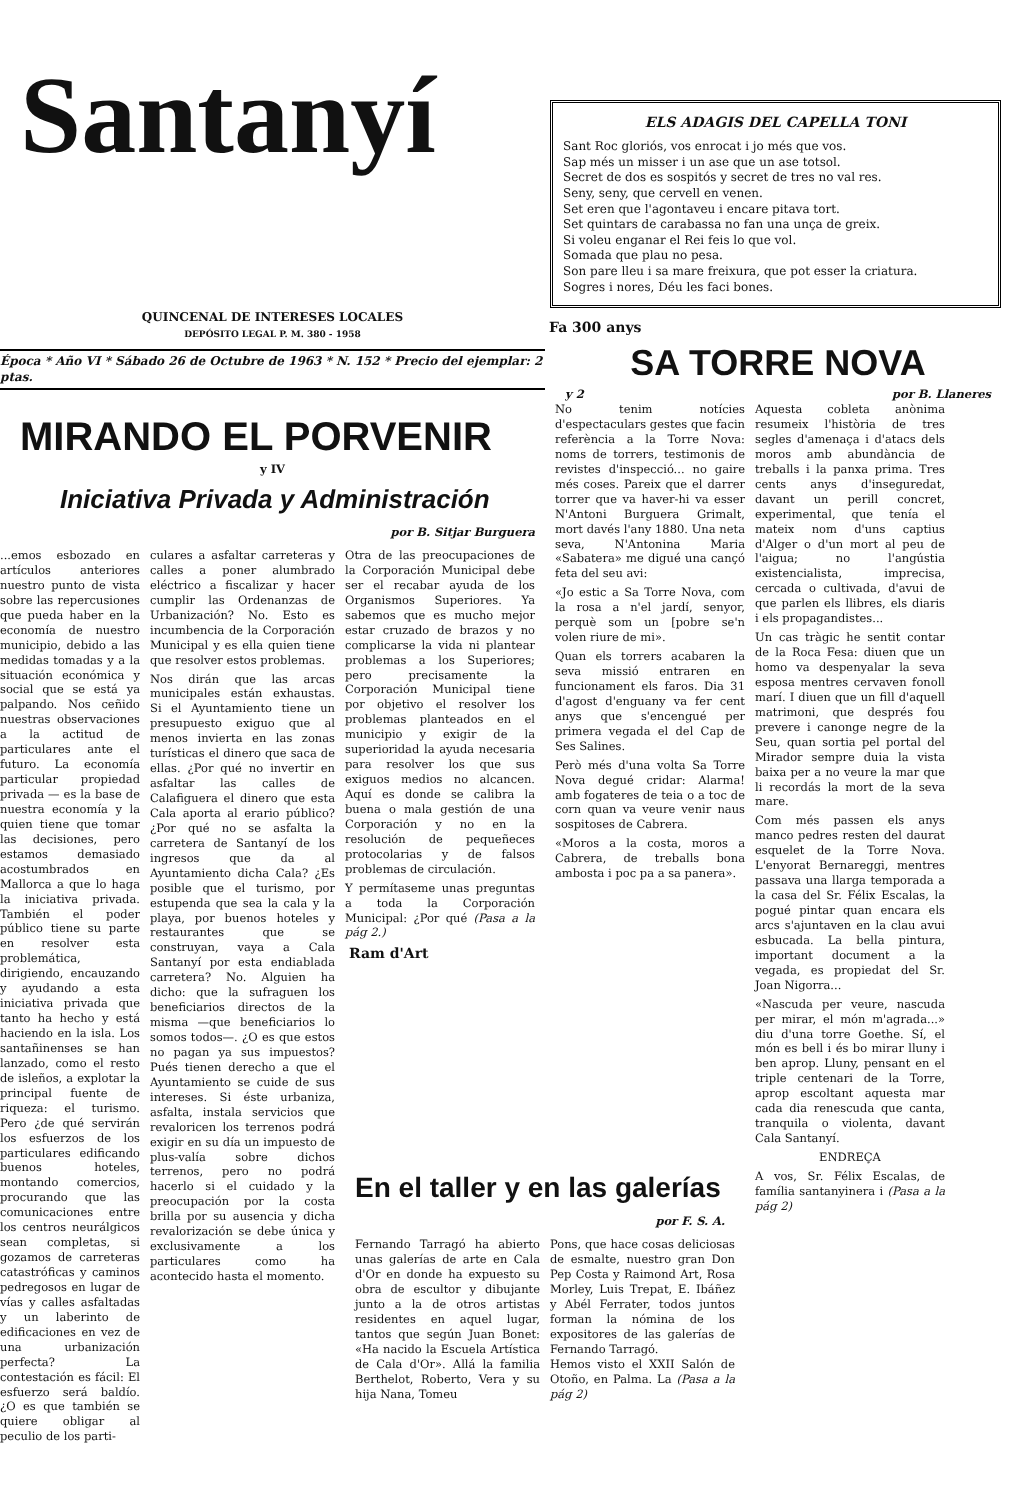Santanyí
QUINCENAL DE INTERESES LOCALES
DEPÓSITO LEGAL P. M. 380 - 1958
Época * Año VI * Sábado 26 de Octubre de 1963 * N. 152 * Precio del ejemplar: 2 ptas.
MIRANDO EL PORVENIR
y IV
Iniciativa Privada y Administración
por B. Sitjar Burguera
...emos esbozado en artículos anteriores nuestro punto de vista sobre las repercusiones que pueda haber en la economía de nuestro municipio, debido a las medidas tomadas y a la situación económica y social que se está ya palpando. Nos ceñido nuestras observaciones a la actitud de particulares ante el futuro. La economía particular propiedad privada — es la base de nuestra economía y la quien tiene que tomar las decisiones, pero estamos demasiado acostumbrados en Mallorca a que lo haga la iniciativa privada. También el poder público tiene su parte en resolver esta problemática, dirigiendo, encauzando y ayudando a esta iniciativa privada que tanto ha hecho y está haciendo en la isla. Los santañinenses se han lanzado, como el resto de isleños, a explotar la principal fuente de riqueza: el turismo. Pero ¿de qué servirán los esfuerzos de los particulares edificando buenos hoteles, montando comercios, procurando que las comunicaciones entre los centros neurálgicos sean completas, si gozamos de carreteras catastróficas y caminos pedregosos en lugar de vías y calles asfaltadas y un laberinto de edificaciones en vez de una urbanización perfecta? La contestación es fácil: El esfuerzo será baldío. ¿O es que también se quiere obligar al peculio de los parti-
culares a asfaltar carreteras y calles a poner alumbrado eléctrico a fiscalizar y hacer cumplir las Ordenanzas de Urbanización? No. Esto es incumbencia de la Corporación Municipal y es ella quien tiene que resolver estos problemas.
Nos dirán que las arcas municipales están exhaustas. Si el Ayuntamiento tiene un presupuesto exiguo que al menos invierta en las zonas turísticas el dinero que saca de ellas. ¿Por qué no invertir en asfaltar las calles de Calafiguera el dinero que esta Cala aporta al erario público? ¿Por qué no se asfalta la carretera de Santanyí de los ingresos que da al Ayuntamiento dicha Cala? ¿Es posible que el turismo, por estupenda que sea la cala y la playa, por buenos hoteles y restaurantes que se construyan, vaya a Cala Santanyí por esta endiablada carretera? No. Alguien ha dicho: que la sufraguen los beneficiarios directos de la misma —que beneficiarios lo somos todos—. ¿O es que estos no pagan ya sus impuestos? Pués tienen derecho a que el Ayuntamiento se cuide de sus intereses. Si éste urbaniza, asfalta, instala servicios que revaloricen los terrenos podrá exigir en su día un impuesto de plus-valía sobre dichos terrenos, pero no podrá hacerlo si el cuidado y la preocupación por la costa brilla por su ausencia y dicha revalorización se debe única y exclusivamente a los particulares como ha acontecido hasta el momento.
Otra de las preocupaciones de la Corporación Municipal debe ser el recabar ayuda de los Organismos Superiores. Ya sabemos que es mucho mejor estar cruzado de brazos y no complicarse la vida ni plantear problemas a los Superiores; pero precisamente la Corporación Municipal tiene por objetivo el resolver los problemas planteados en el municipio y exigir de la superioridad la ayuda necesaria para resolver los que sus exiguos medios no alcancen. Aquí es donde se calibra la buena o mala gestión de una Corporación y no en la resolución de pequeñeces protocolarias y de falsos problemas de circulación.
Y permítaseme unas preguntas a toda la Corporación Municipal: ¿Por qué (Pasa a la pág 2.)
Ram d'Art
ELS ADAGIS DEL CAPELLA TONI
Sant Roc gloriós, vos enrocat i jo més que vos.
Sap més un misser i un ase que un ase totsol.
Secret de dos es sospitós y secret de tres no val res.
Seny, seny, que cervell en venen.
Set eren que l'agontaveu i encare pitava tort.
Set quintars de carabassa no fan una unça de greix.
Si voleu enganar el Rei feis lo que vol.
Somada que plau no pesa.
Son pare lleu i sa mare freixura, que pot esser la criatura.
Sogres i nores, Déu les faci bones.
Fa 300 anys
SA TORRE NOVA
y 2 por B. Llaneres
No tenim notícies d'espectaculars gestes que facin referència a la Torre Nova: noms de torrers, testimonis de revistes d'inspecció... no gaire més coses. Pareix que el darrer torrer que va haver-hi va esser N'Antoni Burguera Grimalt, mort davés l'any 1880. Una neta seva, N'Antonina Maria «Sabatera» me digué una cançó feta del seu avi:
«Jo estic a Sa Torre Nova, com la rosa a n'el jardí, senyor, perquè som un [pobre se'n volen riure de mi».
Quan els torrers acabaren la seva missió entraren en funcionament els faros. Dia 31 d'agost d'enguany va fer cent anys que s'encengué per primera vegada el del Cap de Ses Salines.
Però més d'una volta Sa Torre Nova degué cridar: Alarma! amb fogateres de teia o a toc de corn quan va veure venir naus sospitoses de Cabrera.
«Moros a la costa, moros a Cabrera, de treballs bona ambosta i poc pa a sa panera».
Aquesta cobleta anònima resumeix l'història de tres segles d'amenaça i d'atacs dels moros amb abundància de treballs i la panxa prima. Tres cents anys d'inseguredat, davant un perill concret, experimental, que tenía el mateix nom d'uns captius d'Alger o d'un mort al peu de l'aigua; no l'angústia existencialista, imprecisa, cercada o cultivada, d'avui de que parlen els llibres, els diaris i els propagandistes...
Un cas tràgic he sentit contar de la Roca Fesa: diuen que un homo va despenyalar la seva esposa mentres cervaven fonoll marí. I diuen que un fill d'aquell matrimoni, que després fou prevere i canonge negre de la Seu, quan sortia pel portal del Mirador sempre duia la vista baixa per a no veure la mar que li recordás la mort de la seva mare.
Com més passen els anys manco pedres resten del daurat esquelet de la Torre Nova. L'enyorat Bernareggi, mentres passava una llarga temporada a la casa del Sr. Félix Escalas, la pogué pintar quan encara els arcs s'ajuntaven en la clau avui esbucada. La bella pintura, important document a la vegada, es propiedat del Sr. Joan Nigorra...
«Nascuda per veure, nascuda per mirar, el món m'agrada...» diu d'una torre Goethe. Sí, el món es bell i és bo mirar lluny i ben aprop. Lluny, pensant en el triple centenari de la Torre, aprop escoltant aquesta mar cada dia renescuda que canta, tranquila o violenta, davant Cala Santanyí.
ENDREÇA
A vos, Sr. Félix Escalas, de família santanyinera i (Pasa a la pág 2)
En el taller y en las galerías
por F. S. A.
Fernando Tarragó ha abierto unas galerías de arte en Cala d'Or en donde ha expuesto su obra de escultor y dibujante junto a la de otros artistas residentes en aquel lugar, tantos que según Juan Bonet: «Ha nacido la Escuela Artística de Cala d'Or». Allá la familia Berthelot, Roberto, Vera y su hija Nana, Tomeu
Pons, que hace cosas deliciosas de esmalte, nuestro gran Don Pep Costa y Raimond Art, Rosa Morley, Luis Trepat, E. Ibáñez y Abél Ferrater, todos juntos forman la nómina de los expositores de las galerías de Fernando Tarragó.
Hemos visto el XXII Salón de Otoño, en Palma. La (Pasa a la pág 2)